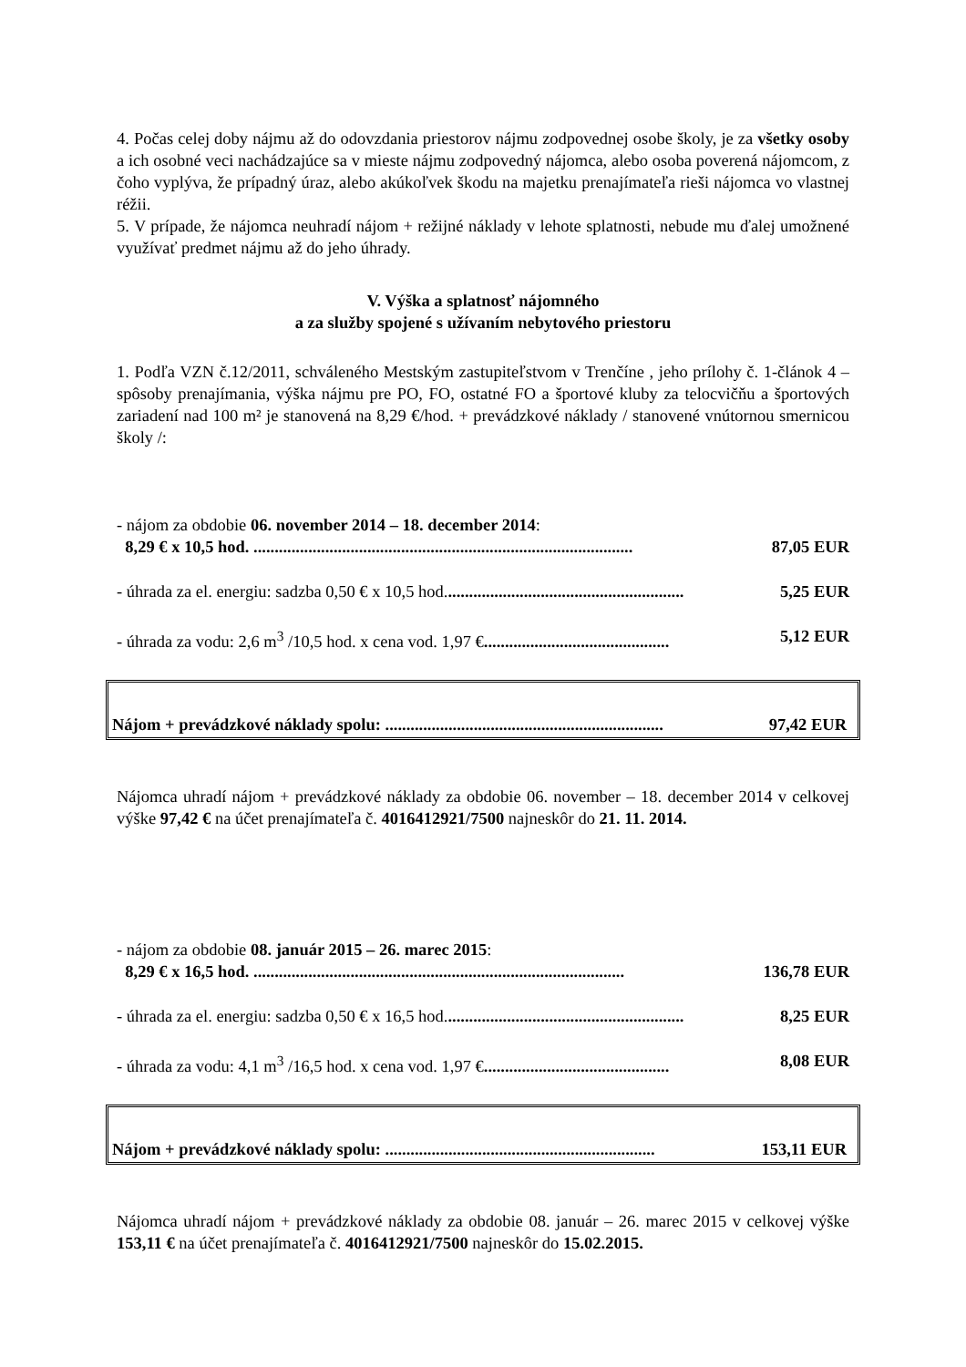4. Počas celej doby nájmu až do odovzdania priestorov nájmu zodpovednej osobe školy, je za všetky osoby a ich osobné veci nachádzajúce sa v mieste nájmu zodpovedný nájomca, alebo osoba poverená nájomcom, z čoho vyplýva, že prípadný úraz, alebo akúkoľvek škodu na majetku prenajímateľa rieši nájomca vo vlastnej réžii.
5. V prípade, že nájomca neuhradí nájom + režijné náklady v lehote splatnosti, nebude mu ďalej umožnené využívať predmet nájmu až do jeho úhrady.
V. Výška a splatnosť nájomného
a za služby spojené s užívaním nebytového priestoru
1. Podľa VZN č.12/2011, schváleného Mestským zastupiteľstvom v Trenčíne , jeho prílohy č. 1-článok 4 – spôsoby prenajímania, výška nájmu pre PO, FO, ostatné FO a športové kluby za telocvičňu a športových zariadení nad 100 m² je stanovená na 8,29 €/hod. + prevádzkové náklady / stanovené vnútornou smernicou školy /:
- nájom za obdobie 06. november 2014 – 18. december 2014:
8,29 € x 10,5 hod. .......................................................................................... 87,05 EUR
- úhrada za el. energiu: sadzba 0,50 € x 10,5 hod......................................................... 5,25 EUR
- úhrada za vodu: 2,6 m<sup>3</sup> /10,5 hod. x cena vod. 1,97 €............................................ 5,12 EUR
Nájom + prevádzkové náklady spolu: .................................................................. 97,42 EUR
Nájomca uhradí nájom + prevádzkové náklady za obdobie 06. november – 18. december 2014 v celkovej výške 97,42 € na účet prenajímateľa č. 4016412921/7500 najneskôr do 21. 11. 2014.
- nájom za obdobie 08. január 2015 – 26. marec 2015:
8,29 € x 16,5 hod. ........................................................................................ 136,78 EUR
- úhrada za el. energiu: sadzba 0,50 € x 16,5 hod......................................................... 8,25 EUR
- úhrada za vodu: 4,1 m<sup>3</sup> /16,5 hod. x cena vod. 1,97 €............................................ 8,08 EUR
Nájom + prevádzkové náklady spolu: ................................................................ 153,11 EUR
Nájomca uhradí nájom + prevádzkové náklady za obdobie 08. január – 26. marec 2015 v celkovej výške 153,11 € na účet prenajímateľa č. 4016412921/7500 najneskôr do 15.02.2015.